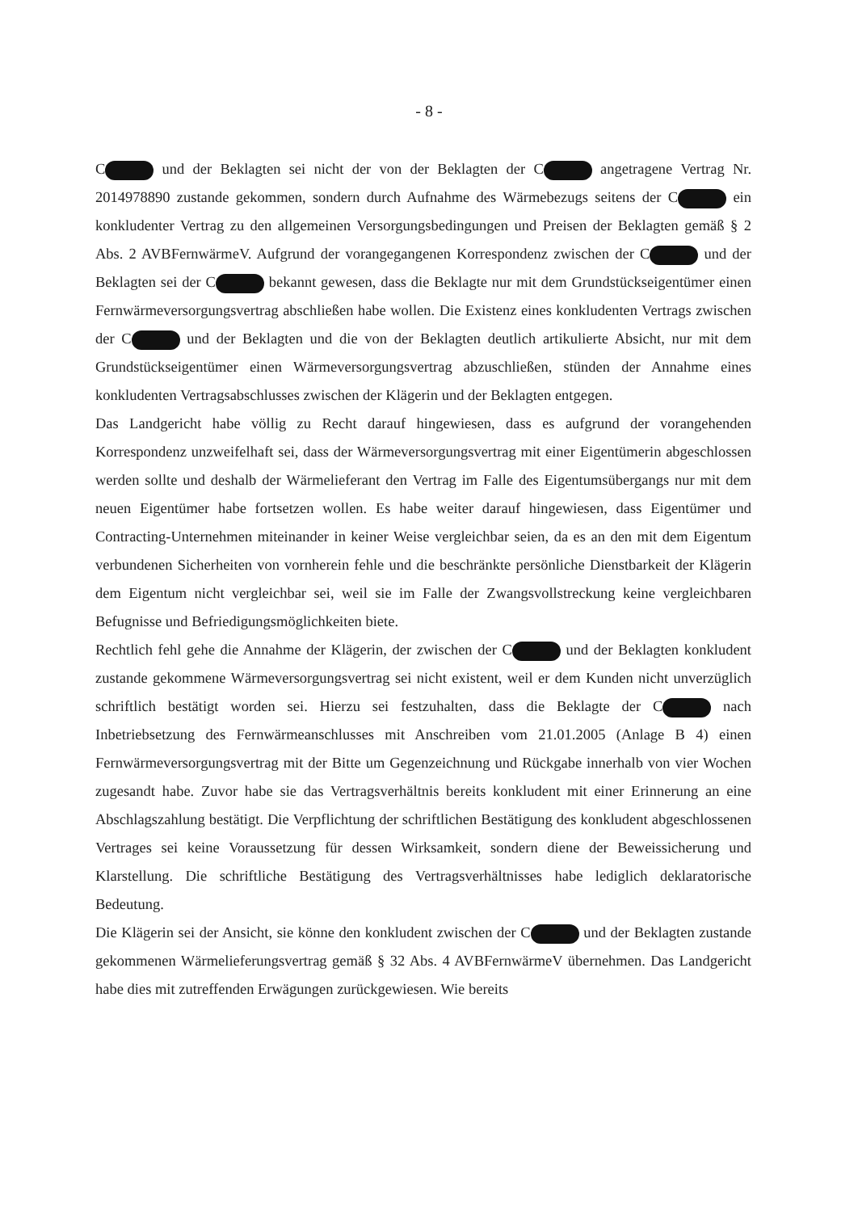- 8 -
C und der Beklagten sei nicht der von der Beklagten der C angetragene Vertrag Nr. 2014978890 zustande gekommen, sondern durch Aufnahme des Wärmebezugs seitens der C ein konkludenter Vertrag zu den allgemeinen Versorgungsbedingungen und Preisen der Beklagten gemäß § 2 Abs. 2 AVBFernwärmeV. Aufgrund der vorangegangenen Korrespondenz zwischen der C und der Beklagten sei der C bekannt gewesen, dass die Beklagte nur mit dem Grundstückseigentümer einen Fernwärmeversorgungsvertrag abschließen habe wollen. Die Existenz eines konkludenten Vertrags zwischen der C und der Beklagten und die von der Beklagten deutlich artikulierte Absicht, nur mit dem Grundstückseigentümer einen Wärmeversorgungsvertrag abzuschließen, stünden der Annahme eines konkludenten Vertragsabschlusses zwischen der Klägerin und der Beklagten entgegen.
Das Landgericht habe völlig zu Recht darauf hingewiesen, dass es aufgrund der vorangehenden Korrespondenz unzweifelhaft sei, dass der Wärmeversorgungsvertrag mit einer Eigentümerin abgeschlossen werden sollte und deshalb der Wärmelieferant den Vertrag im Falle des Eigentumsübergangs nur mit dem neuen Eigentümer habe fortsetzen wollen. Es habe weiter darauf hingewiesen, dass Eigentümer und Contracting-Unternehmen miteinander in keiner Weise vergleichbar seien, da es an den mit dem Eigentum verbundenen Sicherheiten von vornherein fehle und die beschränkte persönliche Dienstbarkeit der Klägerin dem Eigentum nicht vergleichbar sei, weil sie im Falle der Zwangsvollstreckung keine vergleichbaren Befugnisse und Befriedigungsmöglichkeiten biete.
Rechtlich fehl gehe die Annahme der Klägerin, der zwischen der C und der Beklagten konkludent zustande gekommene Wärmeversorgungsvertrag sei nicht existent, weil er dem Kunden nicht unverzüglich schriftlich bestätigt worden sei. Hierzu sei festzuhalten, dass die Beklagte der C nach Inbetriebsetzung des Fernwärmeanschlusses mit Anschreiben vom 21.01.2005 (Anlage B 4) einen Fernwärmeversorgungsvertrag mit der Bitte um Gegenzeichnung und Rückgabe innerhalb von vier Wochen zugesandt habe. Zuvor habe sie das Vertragsverhältnis bereits konkludent mit einer Erinnerung an eine Abschlagszahlung bestätigt. Die Verpflichtung der schriftlichen Bestätigung des konkludent abgeschlossenen Vertrages sei keine Voraussetzung für dessen Wirksamkeit, sondern diene der Beweissicherung und Klarstellung. Die schriftliche Bestätigung des Vertragsverhältnisses habe lediglich deklaratorische Bedeutung.
Die Klägerin sei der Ansicht, sie könne den konkludent zwischen der C und der Beklagten zustande gekommenen Wärmelieferungsvertrag gemäß § 32 Abs. 4 AVBFernwärmeV übernehmen. Das Landgericht habe dies mit zutreffenden Erwägungen zurückgewiesen. Wie bereits